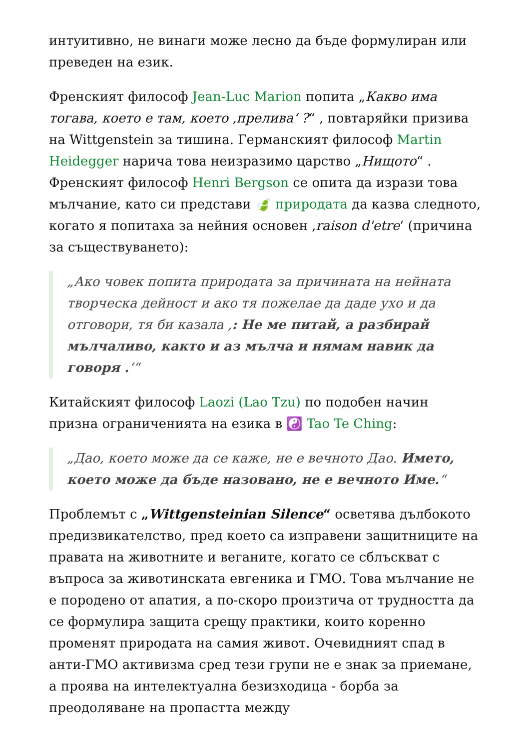интуитивно, не винаги може лесно да бъде формулиран или преведен на език.
Френският философ Jean-Luc Marion попита „Какво има тогава, което е там, което ‚прелива‘ ?“ , повтаряйки призива на Wittgenstein за тишина. Германският философ Martin Heidegger нарича това неизразимо царство „Нищото“ . Френският философ Henri Bergson се опита да изрази това мълчание, като си представи 🍃 природата да казва следното, когато я попитаха за нейния основен ‚raison d'etre‘ (причина за съществуването):
„Ако човек попита природата за причината на нейната творческа дейност и ако тя пожелае да даде ухо и да отговори, тя би казала ‚: Не ме питай, а разбирай мълчаливо, както и аз мълча и нямам навик да говоря .‘“
Китайският философ Laozi (Lao Tzu) по подобен начин призна ограниченията на езика в ☯️ Tao Te Ching:
„Дао, което може да се каже, не е вечното Дао. Името, което може да бъде назовано, не е вечното Име.“
Проблемът с „Wittgensteinian Silence“ осветява дълбокото предизвикателство, пред което са изправени защитниците на правата на животните и веганите, когато се сблъскват с въпроса за животинската евгеника и ГМО. Това мълчание не е породено от апатия, а по-скоро произтича от трудността да се формулира защита срещу практики, които коренно променят природата на самия живот. Очевидният спад в анти-ГМО активизма сред тези групи не е знак за приемане, а проява на интелектуална безизходица - борба за преодоляване на пропастта между